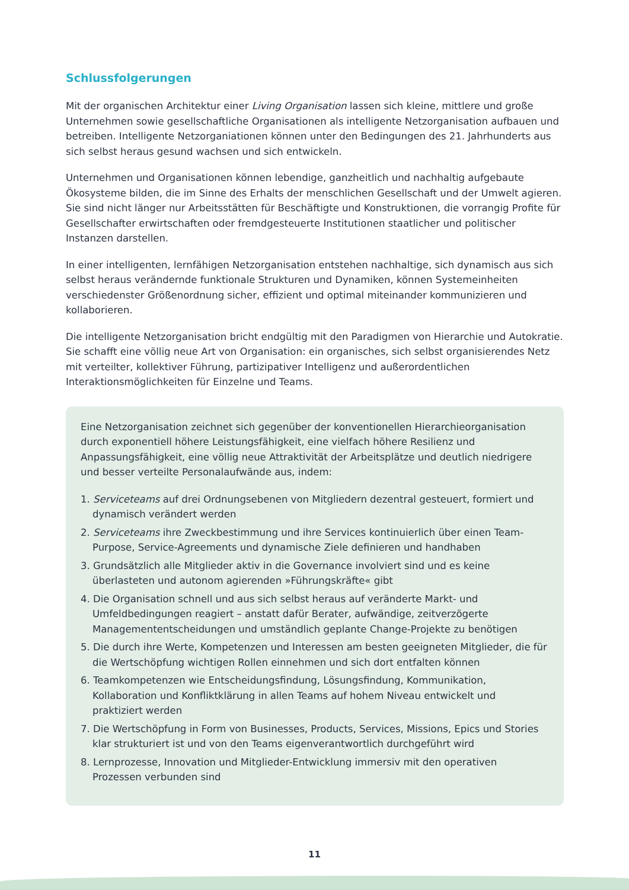Schlussfolgerungen
Mit der organischen Architektur einer Living Organisation lassen sich kleine, mittlere und große Unternehmen sowie gesellschaftliche Organisationen als intelligente Netzorganisation aufbauen und betreiben. Intelligente Netzorganiationen können unter den Bedingungen des 21. Jahrhunderts aus sich selbst heraus gesund wachsen und sich entwickeln.
Unternehmen und Organisationen können lebendige, ganzheitlich und nachhaltig aufgebaute Ökosysteme bilden, die im Sinne des Erhalts der menschlichen Gesellschaft und der Umwelt agieren. Sie sind nicht länger nur Arbeitsstätten für Beschäftigte und Konstruktionen, die vorrangig Profite für Gesellschafter erwirtschaften oder fremdgesteuerte Institutionen staatlicher und politischer Instanzen darstellen.
In einer intelligenten, lernfähigen Netzorganisation entstehen nachhaltige, sich dynamisch aus sich selbst heraus verändernde funktionale Strukturen und Dynamiken, können Systemeinheiten verschiedenster Größenordnung sicher, effizient und optimal miteinander kommunizieren und kollaborieren.
Die intelligente Netzorganisation bricht endgültig mit den Paradigmen von Hierarchie und Autokratie. Sie schafft eine völlig neue Art von Organisation: ein organisches, sich selbst organisierendes Netz mit verteilter, kollektiver Führung, partizipativer Intelligenz und außerordentlichen Interaktionsmöglichkeiten für Einzelne und Teams.
Eine Netzorganisation zeichnet sich gegenüber der konventionellen Hierarchieorganisation durch exponentiell höhere Leistungsfähigkeit, eine vielfach höhere Resilienz und Anpassungsfähigkeit, eine völlig neue Attraktivität der Arbeitsplätze und deutlich niedrigere und besser verteilte Personalaufwände aus, indem:
1. Serviceteams auf drei Ordnungsebenen von Mitgliedern dezentral gesteuert, formiert und dynamisch verändert werden
2. Serviceteams ihre Zweckbestimmung und ihre Services kontinuierlich über einen Team-Purpose, Service-Agreements und dynamische Ziele definieren und handhaben
3. Grundsätzlich alle Mitglieder aktiv in die Governance involviert sind und es keine überlasteten und autonom agierenden »Führungskräfte« gibt
4. Die Organisation schnell und aus sich selbst heraus auf veränderte Markt- und Umfeldbedingungen reagiert – anstatt dafür Berater, aufwändige, zeitverzögerte Managemententscheidungen und umständlich geplante Change-Projekte zu benötigen
5. Die durch ihre Werte, Kompetenzen und Interessen am besten geeigneten Mitglieder, die für die Wertschöpfung wichtigen Rollen einnehmen und sich dort entfalten können
6. Teamkompetenzen wie Entscheidungsfindung, Lösungsfindung, Kommunikation, Kollaboration und Konfliktklärung in allen Teams auf hohem Niveau entwickelt und praktiziert werden
7. Die Wertschöpfung in Form von Businesses, Products, Services, Missions, Epics und Stories klar strukturiert ist und von den Teams eigenverantwortlich durchgeführt wird
8. Lernprozesse, Innovation und Mitglieder-Entwicklung immersiv mit den operativen Prozessen verbunden sind
11